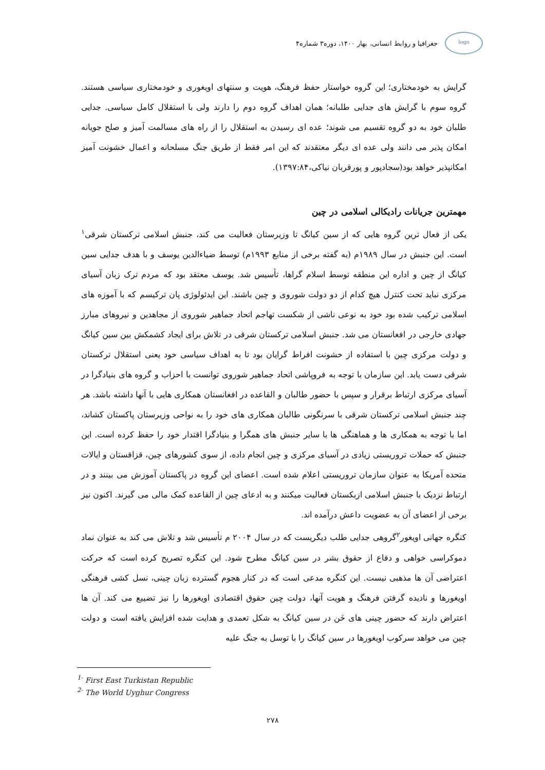logo
جغرافیا و روابط انسانی، بهار ۱۴۰۰، دوره۳ شماره۴
گرایش به خودمختاری؛ این گروه خواستار حفظ فرهنگ، هویت و سنتهای اویغوری و خودمختاری سیاسی هستند. گروه سوم با گرایش های جدایی طلبانه؛ همان اهداف گروه دوم را دارند ولی با استقلال کامل سیاسی. جدایی طلبان خود به دو گروه تقسیم می شوند؛ عده ای رسیدن به استقلال را از راه های مسالمت آمیز و صلح جویانه امکان پذیر می دانند ولی عده ای دیگر معتقدند که این امر فقط از طریق جنگ مسلحانه و اعمال خشونت آمیز امکانپذیر خواهد بود(سجادپور و پورقربان نیاکی،۱۳۹۷:۸۴).
مهمترین جریانات رادیکالی اسلامی در چین
یکی از فعال ترین گروه هایی که از سین کیانگ تا وزیرستان فعالیت می کند، جنبش اسلامی ترکستان شرقی<sup>۱</sup> است. این جنبش در سال ۱۹۸۹م (به گفته برخی از منابع ۱۹۹۳م) توسط ضیاءالدین یوسف و با هدف جدایی سین کیانگ از چین و اداره این منطقه توسط اسلام گراها، تأسیس شد. یوسف معتقد بود که مردم ترک زبان آسیای مرکزی نباید تحت کنترل هیچ کدام از دو دولت شوروی و چین باشند. این ایدئولوژی پان ترکیسم که با آموزه های اسلامی ترکیب شده بود خود به نوعی ناشی از شکست تهاجم اتحاد جماهیر شوروی از مجاهدین و نیروهای مبارز جهادی خارجی در افغانستان می شد. جنبش اسلامی ترکستان شرقی در تلاش برای ایجاد کشمکش بین سین کیانگ و دولت مرکزی چین با استفاده از خشونت افراط گرایان بود تا به اهداف سیاسی خود یعنی استقلال ترکستان شرقی دست یابد. این سازمان با توجه به فروپاشی اتحاد جماهیر شوروی توانست با احزاب و گروه های بنیادگرا در آسیای مرکزی ارتباط برقرار و سپس با حضور طالبان و القاعده در افغانستان همکاری هایی با آنها داشته باشد. هر چند جنبش اسلامی ترکستان شرقی با سرنگونی طالبان همکاری های خود را به نواحی وزیرستان پاکستان کشاند، اما با توجه به همکاری ها و هماهنگی ها با سایر جنبش های همگرا و بنیادگرا اقتدار خود را حفظ کرده است. این جنبش که حملات تروریستی زیادی در آسیای مرکزی و چین انجام داده، از سوی کشورهای چین، قزاقستان و ایالات متحده آمریکا به عنوان سازمان تروریستی اعلام شده است. اعضای این گروه در پاکستان آموزش می بینند و در ارتباط نزدیک با جنبش اسلامی ازبکستان فعالیت میکنند و به ادعای چین از القاعده کمک مالی می گیرند. اکنون نیز برخی از اعضای آن به عضویت داعش درآمده اند.
کنگره جهانی اویغور<sup>۲</sup>گروهی جدایی طلب دیگریست که در سال ۲۰۰۴ م تأسیس شد و تلاش می کند به عنوان نماد دموکراسی خواهی و دفاع از حقوق بشر در سین کیانگ مطرح شود. این کنگره تصریح کرده است که حرکت اعتراضی آن ها مذهبی نیست. این کنگره مدعی است که در کنار هجوم گسترده زبان چینی، نسل کشی فرهنگی اویغورها و نادیده گرفتن فرهنگ و هویت آنها، دولت چین حقوق اقتصادی اویغورها را نیز تضییع می کند. آن ها اعتراض دارند که حضور چینی های خَن در سین کیانگ به شکل تعمدی و هدایت شده افزایش یافته است و دولت چین می خواهد سرکوب اویغورها در سین کیانگ را با توسل به جنگ علیه
<sup>1-</sup> First East Turkistan Republic
<sup>2-</sup> The World Uyghur Congress
۲۷۸